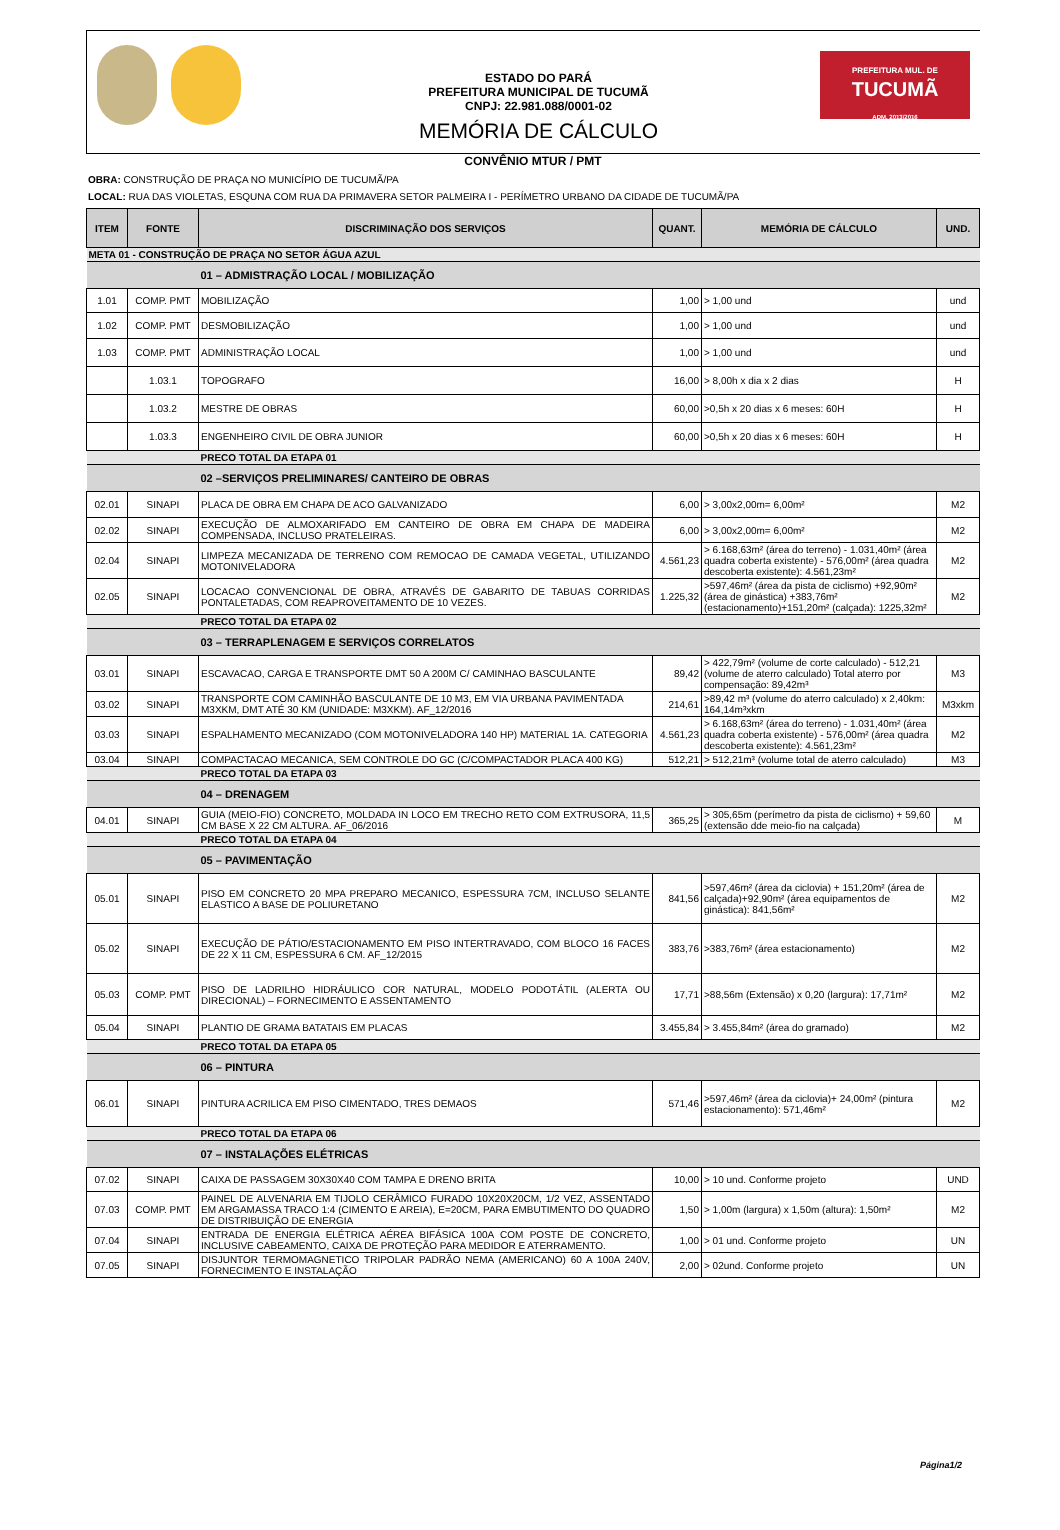ESTADO DO PARÁ
PREFEITURA MUNICIPAL DE TUCUMÃ
CNPJ: 22.981.088/0001-02
MEMÓRIA DE CÁLCULO
PREFEITURA MUL. DE
TUCUMÃ
ADM. 2013/2016
CONVÊNIO MTUR / PMT
OBRA: CONSTRUÇÃO DE PRAÇA NO MUNICÍPIO DE TUCUMÃ/PA
LOCAL: RUA DAS VIOLETAS, ESQUNA COM RUA DA PRIMAVERA SETOR PALMEIRA I - PERÍMETRO URBANO DA CIDADE DE TUCUMÃ/PA
| ITEM | FONTE | DISCRIMINAÇÃO DOS SERVIÇOS | QUANT. | MEMÓRIA DE CÁLCULO | UND. |
| --- | --- | --- | --- | --- | --- |
| META 01 - CONSTRUÇÃO DE PRAÇA NO SETOR ÁGUA AZUL | | | | | |
| | | 01 – ADMISTRAÇÃO LOCAL / MOBILIZAÇÃO | | | |
| 1.01 | COMP. PMT | MOBILIZAÇÃO | 1,00 | > 1,00 und | und |
| 1.02 | COMP. PMT | DESMOBILIZAÇÃO | 1,00 | > 1,00 und | und |
| 1.03 | COMP. PMT | ADMINISTRAÇÃO LOCAL | 1,00 | > 1,00 und | und |
| | 1.03.1 | TOPOGRAFO | 16,00 | > 8,00h x dia x 2 dias | H |
| | 1.03.2 | MESTRE DE OBRAS | 60,00 | >0,5h x 20 dias x 6 meses: 60H | H |
| | 1.03.3 | ENGENHEIRO CIVIL DE OBRA JUNIOR | 60,00 | >0,5h x 20 dias x 6 meses: 60H | H |
| | | PRECO TOTAL DA ETAPA 01 | | | |
| | | 02 –SERVIÇOS PRELIMINARES/ CANTEIRO DE OBRAS | | | |
| 02.01 | SINAPI | PLACA DE OBRA EM CHAPA DE ACO GALVANIZADO | 6,00 | > 3,00x2,00m= 6,00m² | M2 |
| 02.02 | SINAPI | EXECUÇÃO DE ALMOXARIFADO EM CANTEIRO DE OBRA EM CHAPA DE MADEIRA COMPENSADA, INCLUSO PRATELEIRAS. | 6,00 | > 3,00x2,00m= 6,00m² | M2 |
| 02.04 | SINAPI | LIMPEZA MECANIZADA DE TERRENO COM REMOCAO DE CAMADA VEGETAL, UTILIZANDO MOTONIVELADORA | 4.561,23 | > 6.168,63m² (área do terreno) - 1.031,40m² (área quadra coberta existente) - 576,00m² (área quadra descoberta existente): 4.561,23m² | M2 |
| 02.05 | SINAPI | LOCACAO CONVENCIONAL DE OBRA, ATRAVÉS DE GABARITO DE TABUAS CORRIDAS PONTALETADAS, COM REAPROVEITAMENTO DE 10 VEZES. | 1.225,32 | >597,46m² (área da pista de ciclismo) +92,90m² (área de ginástica) +383,76m² (estacionamento)+151,20m² (calçada): 1225,32m² | M2 |
| | | PRECO TOTAL DA ETAPA 02 | | | |
| | | 03 – TERRAPLENAGEM E SERVIÇOS CORRELATOS | | | |
| 03.01 | SINAPI | ESCAVACAO, CARGA E TRANSPORTE DMT 50 A 200M C/ CAMINHAO BASCULANTE | 89,42 | > 422,79m² (volume de corte calculado) - 512,21 (volume de aterro calculado) Total aterro por compensação: 89,42m³ | M3 |
| 03.02 | SINAPI | TRANSPORTE COM CAMINHÃO BASCULANTE DE 10 M3, EM VIA URBANA PAVIMENTADA M3XKM, DMT ATÉ 30 KM (UNIDADE: M3XKM). AF_12/2016 | 214,61 | >89,42 m³ (volume do aterro calculado) x 2,40km: 164,14m³xkm | M3xkm |
| 03.03 | SINAPI | ESPALHAMENTO MECANIZADO (COM MOTONIVELADORA 140 HP) MATERIAL 1A. CATEGORIA | 4.561,23 | > 6.168,63m² (área do terreno) - 1.031,40m² (área quadra coberta existente) - 576,00m² (área quadra descoberta existente): 4.561,23m² | M2 |
| 03.04 | SINAPI | COMPACTACAO MECANICA, SEM CONTROLE DO GC (C/COMPACTADOR PLACA 400 KG) | 512,21 | > 512,21m³ (volume total de aterro calculado) | M3 |
| | | PRECO TOTAL DA ETAPA 03 | | | |
| | | 04 – DRENAGEM | | | |
| 04.01 | SINAPI | GUIA (MEIO-FIO) CONCRETO, MOLDADA IN LOCO EM TRECHO RETO COM EXTRUSORA, 11,5 CM BASE X 22 CM ALTURA. AF_06/2016 | 365,25 | > 305,65m (perímetro da pista de ciclismo) + 59,60 (extensão dde meio-fio na calçada) | M |
| | | PRECO TOTAL DA ETAPA 04 | | | |
| | | 05 – PAVIMENTAÇÃO | | | |
| 05.01 | SINAPI | PISO EM CONCRETO 20 MPA PREPARO MECANICO, ESPESSURA 7CM, INCLUSO SELANTE ELASTICO A BASE DE POLIURETANO | 841,56 | >597,46m² (área da ciclovia) + 151,20m² (área de calçada)+92,90m² (área equipamentos de ginástica): 841,56m² | M2 |
| 05.02 | SINAPI | EXECUÇÃO DE PÁTIO/ESTACIONAMENTO EM PISO INTERTRAVADO, COM BLOCO 16 FACES DE 22 X 11 CM, ESPESSURA 6 CM. AF_12/2015 | 383,76 | >383,76m² (área estacionamento) | M2 |
| 05.03 | COMP. PMT | PISO DE LADRILHO HIDRÁULICO COR NATURAL, MODELO PODOTÁTIL (ALERTA OU DIRECIONAL) – FORNECIMENTO E ASSENTAMENTO | 17,71 | >88,56m (Extensão) x 0,20 (largura): 17,71m² | M2 |
| 05.04 | SINAPI | PLANTIO DE GRAMA BATATAIS EM PLACAS | 3.455,84 | > 3.455,84m² (área do gramado) | M2 |
| | | PRECO TOTAL DA ETAPA 05 | | | |
| | | 06 – PINTURA | | | |
| 06.01 | SINAPI | PINTURA ACRILICA EM PISO CIMENTADO, TRES DEMAOS | 571,46 | >597,46m² (área da ciclovia)+ 24,00m² (pintura estacionamento): 571,46m² | M2 |
| | | PRECO TOTAL DA ETAPA 06 | | | |
| | | 07 – INSTALAÇÕES ELÉTRICAS | | | |
| 07.02 | SINAPI | CAIXA DE PASSAGEM 30X30X40 COM TAMPA E DRENO BRITA | 10,00 | > 10 und. Conforme projeto | UND |
| 07.03 | COMP. PMT | PAINEL DE ALVENARIA EM TIJOLO CERÂMICO FURADO 10X20X20CM, 1/2 VEZ, ASSENTADO EM ARGAMASSA TRACO 1:4 (CIMENTO E AREIA), E=20CM, PARA EMBUTIMENTO DO QUADRO DE DISTRIBUIÇÃO DE ENERGIA | 1,50 | > 1,00m (largura) x 1,50m (altura): 1,50m² | M2 |
| 07.04 | SINAPI | ENTRADA DE ENERGIA ELÉTRICA AÉREA BIFÁSICA 100A COM POSTE DE CONCRETO, INCLUSIVE CABEAMENTO, CAIXA DE PROTEÇÃO PARA MEDIDOR E ATERRAMENTO. | 1,00 | > 01 und. Conforme projeto | UN |
| 07.05 | SINAPI | DISJUNTOR TERMOMAGNETICO TRIPOLAR PADRÃO NEMA (AMERICANO) 60 A 100A 240V, FORNECIMENTO E INSTALAÇÃO | 2,00 | > 02und. Conforme projeto | UN |
Página1/2